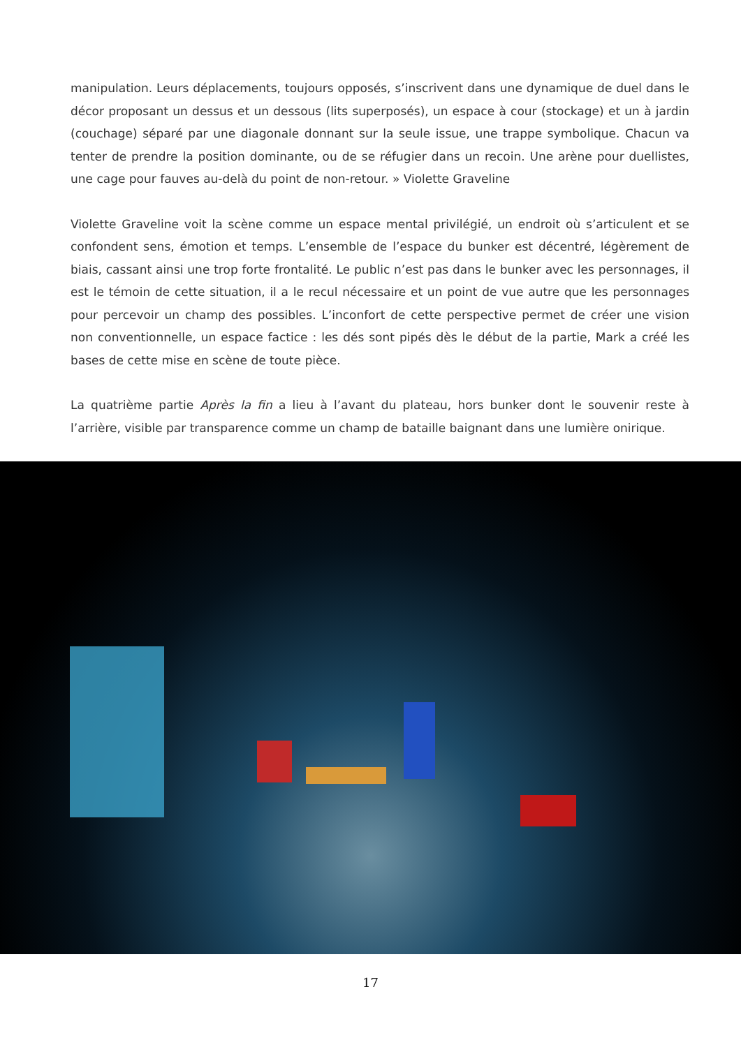manipulation. Leurs déplacements, toujours opposés, s’inscrivent dans une dynamique de duel dans le décor proposant un dessus et un dessous (lits superposés), un espace à cour (stockage) et un à jardin (couchage) séparé par une diagonale donnant sur la seule issue, une trappe symbolique. Chacun va tenter de prendre la position dominante, ou de se réfugier dans un recoin. Une arène pour duellistes, une cage pour fauves au-delà du point de non-retour. » Violette Graveline
Violette Graveline voit la scène comme un espace mental privilégié, un endroit où s’articulent et se confondent sens, émotion et temps. L’ensemble de l’espace du bunker est décentré, légèrement de biais, cassant ainsi une trop forte frontalité. Le public n’est pas dans le bunker avec les personnages, il est le témoin de cette situation, il a le recul nécessaire et un point de vue autre que les personnages pour percevoir un champ des possibles. L’inconfort de cette perspective permet de créer une vision non conventionnelle, un espace factice : les dés sont pipés dès le début de la partie, Mark a créé les bases de cette mise en scène de toute pièce.
La quatrième partie Après la fin a lieu à l’avant du plateau, hors bunker dont le souvenir reste à l’arrière, visible par transparence comme un champ de bataille baignant dans une lumière onirique.
17